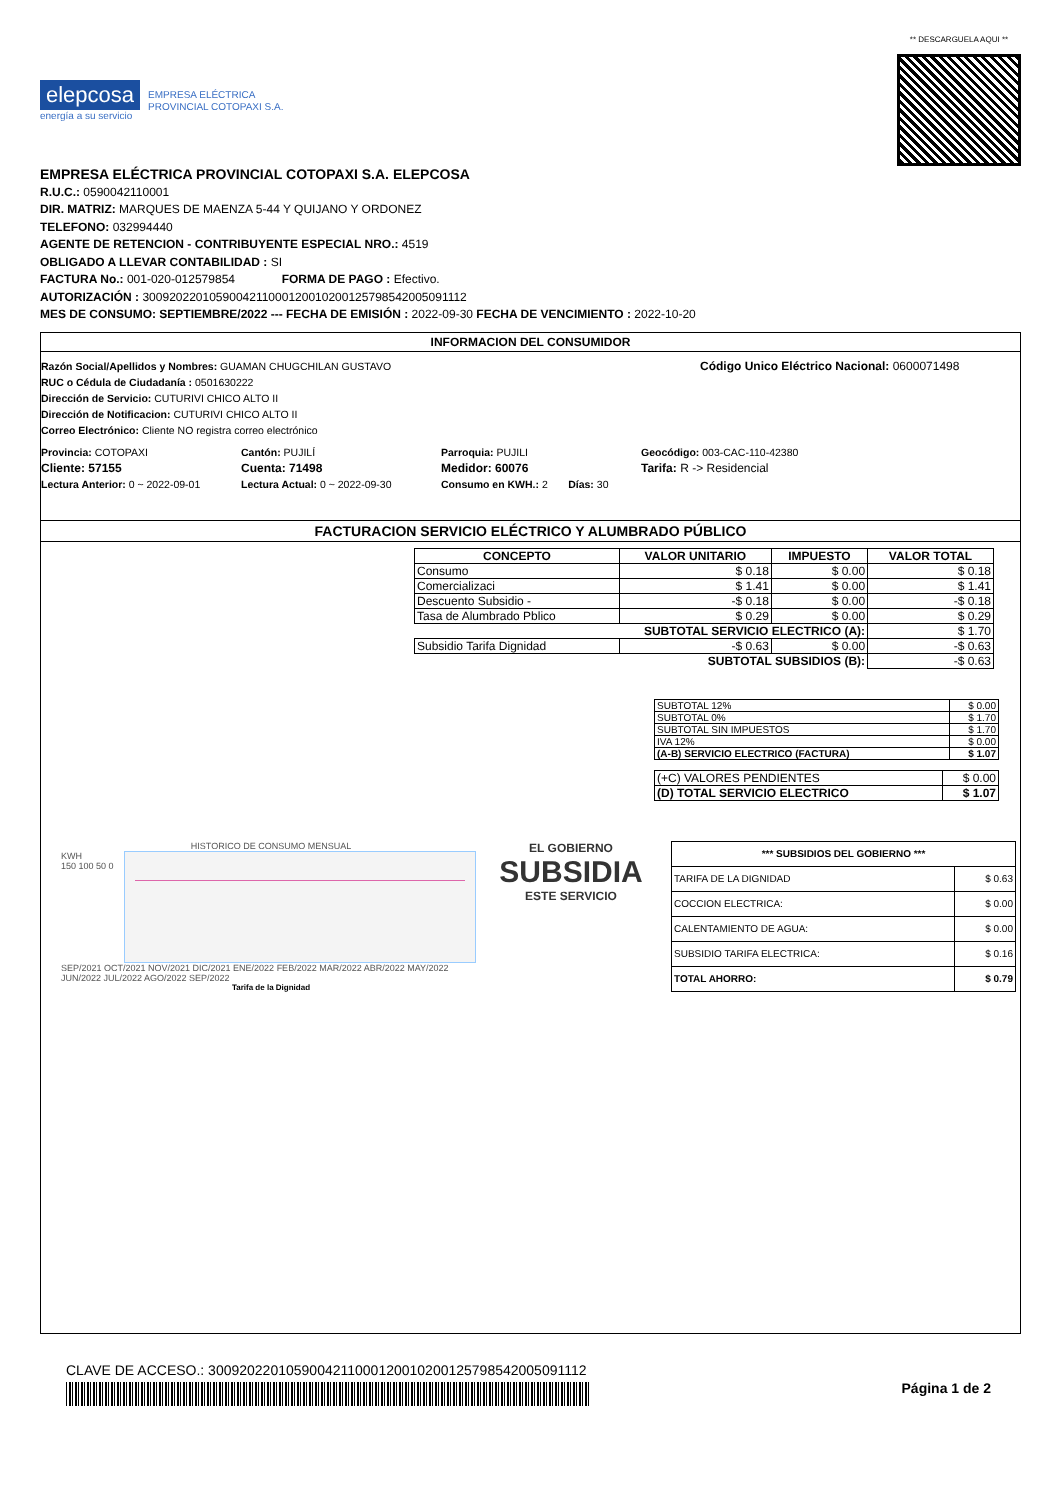elepcosa
energía a su servicio
EMPRESA ELÉCTRICA
PROVINCIAL COTOPAXI S.A.
** DESCARGUELA AQUI **
EMPRESA ELÉCTRICA PROVINCIAL COTOPAXI S.A. ELEPCOSA
R.U.C.: 0590042110001
DIR. MATRIZ: MARQUES DE MAENZA 5-44 Y QUIJANO Y ORDONEZ
TELEFONO: 032994440
AGENTE DE RETENCION - CONTRIBUYENTE ESPECIAL NRO.: 4519
OBLIGADO A LLEVAR CONTABILIDAD : SI
FACTURA No.: 001-020-012579854 FORMA DE PAGO : Efectivo.
AUTORIZACIÓN : 3009202201059004211000120010200125798542005091112
MES DE CONSUMO: SEPTIEMBRE/2022 --- FECHA DE EMISIÓN : 2022-09-30 FECHA DE VENCIMIENTO : 2022-10-20
INFORMACION DEL CONSUMIDOR
Razón Social/Apellidos y Nombres: GUAMAN CHUGCHILAN GUSTAVO
RUC o Cédula de Ciudadanía : 0501630222
Dirección de Servicio: CUTURIVI CHICO ALTO II
Dirección de Notificacion: CUTURIVI CHICO ALTO II
Correo Electrónico: Cliente NO registra correo electrónico
Código Unico Eléctrico Nacional: 0600071498
Provincia: COTOPAXI
Cliente: 57155
Lectura Anterior: 0 ~ 2022-09-01
Cantón: PUJILÍ
Cuenta: 71498
Lectura Actual: 0 ~ 2022-09-30
Parroquia: PUJILI
Medidor: 60076
Consumo en KWH.: 2 Días: 30
Geocódigo: 003-CAC-110-42380
Tarifa: R -> Residencial
FACTURACION SERVICIO ELÉCTRICO Y ALUMBRADO PÚBLICO
| CONCEPTO | VALOR UNITARIO | IMPUESTO | VALOR TOTAL |
| --- | --- | --- | --- |
| Consumo | $ 0.18 | $ 0.00 | $ 0.18 |
| Comercializaci | $ 1.41 | $ 0.00 | $ 1.41 |
| Descuento Subsidio - | -$ 0.18 | $ 0.00 | -$ 0.18 |
| Tasa de Alumbrado Pblico | $ 0.29 | $ 0.00 | $ 0.29 |
| SUBTOTAL SERVICIO ELECTRICO (A): | | | $ 1.70 |
| Subsidio Tarifa Dignidad | -$ 0.63 | $ 0.00 | -$ 0.63 |
| SUBTOTAL SUBSIDIOS (B): | | | -$ 0.63 |
| SUBTOTAL 12% | $ 0.00 |
| SUBTOTAL 0% | $ 1.70 |
| SUBTOTAL SIN IMPUESTOS | $ 1.70 |
| IVA 12% | $ 0.00 |
| (A-B) SERVICIO ELECTRICO (FACTURA) | $ 1.07 |
| (+C) VALORES PENDIENTES | $ 0.00 |
| (D) TOTAL SERVICIO ELECTRICO | $ 1.07 |
HISTORICO DE CONSUMO MENSUAL
KWH
150 100 50 0
SEP/2021 OCT/2021 NOV/2021 DIC/2021 ENE/2022 FEB/2022 MAR/2022 ABR/2022 MAY/2022 JUN/2022 JUL/2022 AGO/2022 SEP/2022
Tarifa de la Dignidad
EL GOBIERNO
SUBSIDIA
ESTE SERVICIO
| *** SUBSIDIOS DEL GOBIERNO *** | |
| --- | --- |
| TARIFA DE LA DIGNIDAD | $ 0.63 |
| COCCION ELECTRICA: | $ 0.00 |
| CALENTAMIENTO DE AGUA: | $ 0.00 |
| SUBSIDIO TARIFA ELECTRICA: | $ 0.16 |
| TOTAL AHORRO: | $ 0.79 |
CLAVE DE ACCESO.: 3009202201059004211000120010200125798542005091112
Página 1 de 2